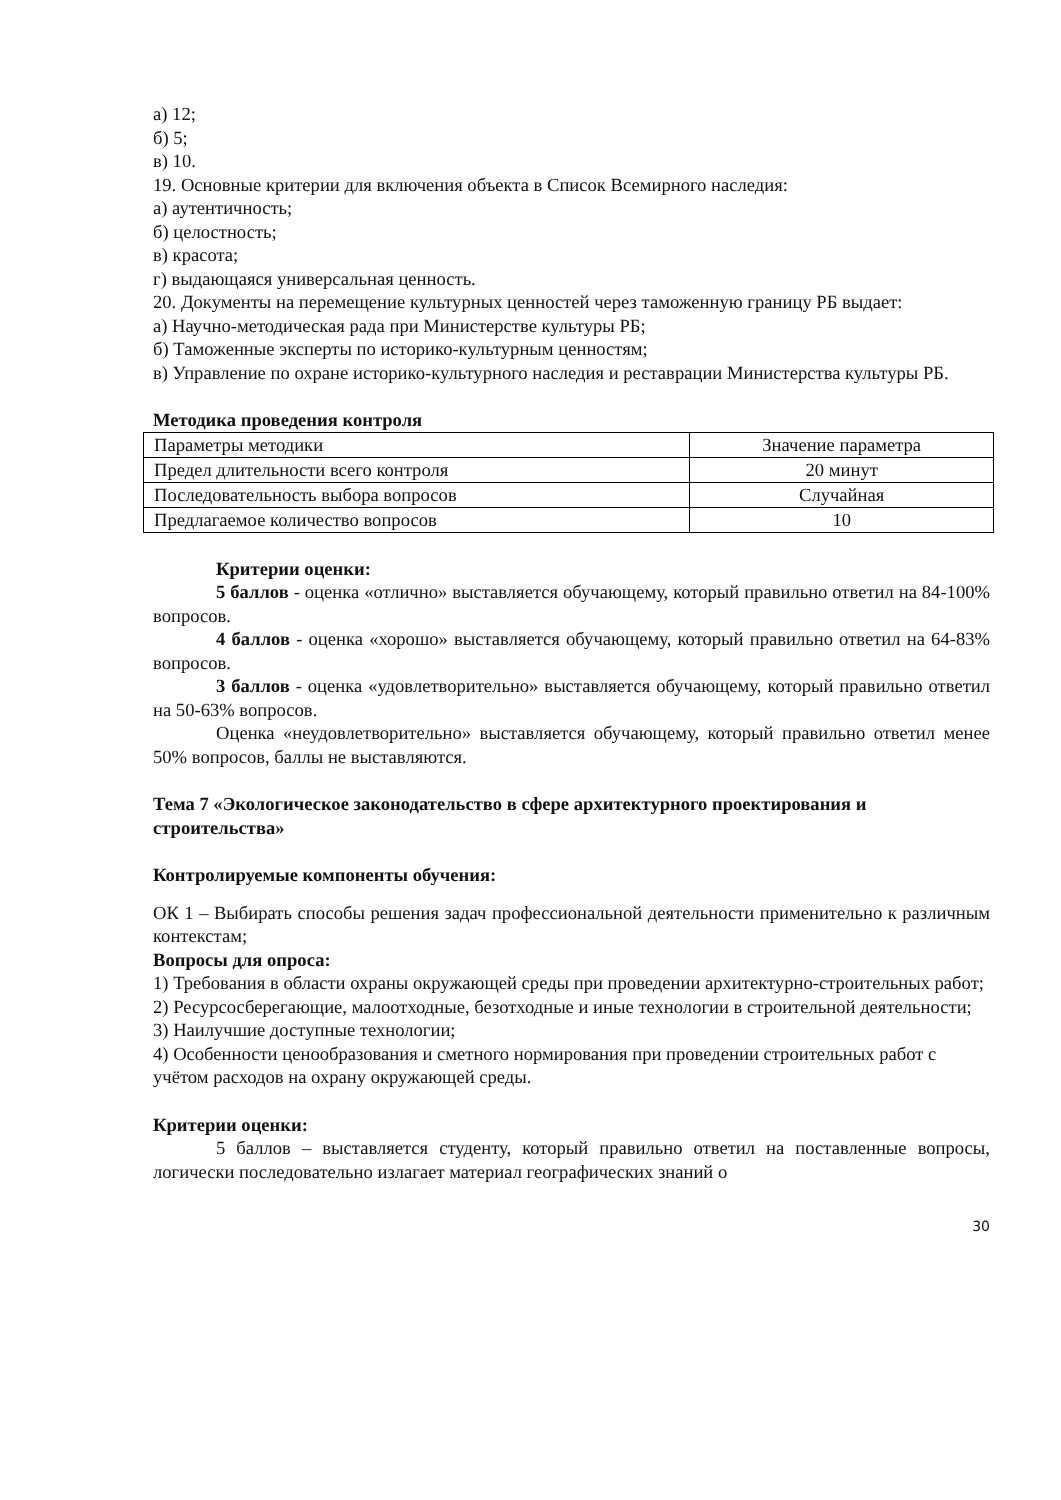а) 12;
б) 5;
в) 10.
19. Основные критерии для включения объекта в Список Всемирного наследия:
а) аутентичность;
б) целостность;
в) красота;
г) выдающаяся универсальная ценность.
20. Документы на перемещение культурных ценностей через таможенную границу РБ выдает:
а) Научно-методическая рада при Министерстве культуры РБ;
б) Таможенные эксперты по историко-культурным ценностям;
в) Управление по охране историко-культурного наследия и реставрации Министерства культуры РБ.
Методика проведения контроля
| Параметры методики | Значение параметра |
| Предел длительности всего контроля | 20 минут |
| Последовательность выбора вопросов | Случайная |
| Предлагаемое количество вопросов | 10 |
Критерии оценки:
5 баллов - оценка «отлично» выставляется обучающему, который правильно ответил на 84-100% вопросов.
4 баллов - оценка «хорошо» выставляется обучающему, который правильно ответил на 64-83% вопросов.
3 баллов - оценка «удовлетворительно» выставляется обучающему, который правильно ответил на 50-63% вопросов.
Оценка «неудовлетворительно» выставляется обучающему, который правильно ответил менее 50% вопросов, баллы не выставляются.
Тема 7 «Экологическое законодательство в сфере архитектурного проектирования и строительства»
Контролируемые компоненты обучения:
ОК 1 – Выбирать способы решения задач профессиональной деятельности применительно к различным контекстам;
Вопросы для опроса:
1) Требования в области охраны окружающей среды при проведении архитектурно-строительных работ;
2) Ресурсосберегающие, малоотходные, безотходные и иные технологии в строительной деятельности;
3) Наилучшие доступные технологии;
4) Особенности ценообразования и сметного нормирования при проведении строительных работ с учётом расходов на охрану окружающей среды.
Критерии оценки:
5 баллов – выставляется студенту, который правильно ответил на поставленные вопросы, логически последовательно излагает материал географических знаний о
30